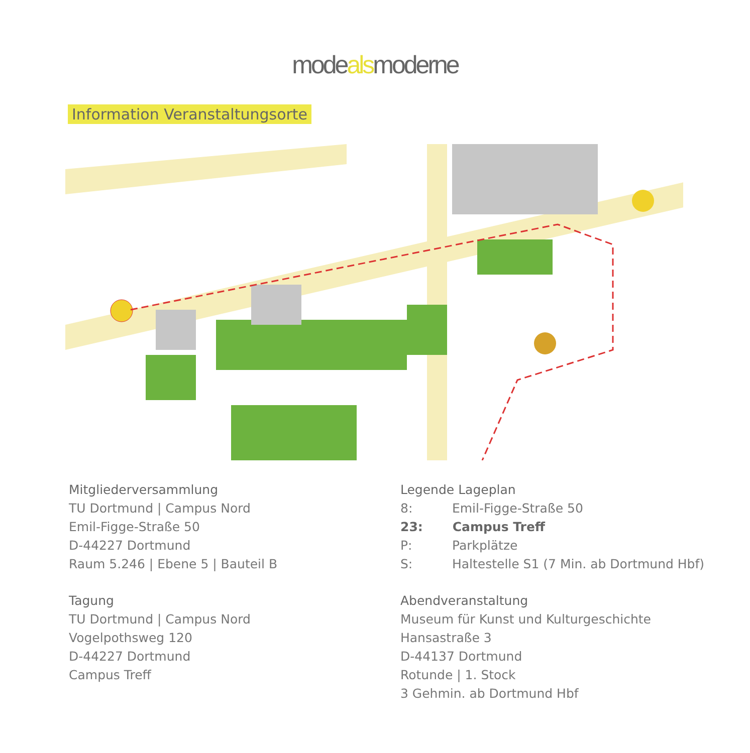modealsmoderne
Information Veranstaltungsorte
Mitgliederversammlung
TU Dortmund | Campus Nord
Emil-Figge-Straße 50
D-44227 Dortmund
Raum 5.246 | Ebene 5 | Bauteil B
Tagung
TU Dortmund | Campus Nord
Vogelpothsweg 120
D-44227 Dortmund
Campus Treff
Legende Lageplan
8: Emil-Figge-Straße 50
23: Campus Treff
P: Parkplätze
S: Haltestelle S1 (7 Min. ab Dortmund Hbf)
Abendveranstaltung
Museum für Kunst und Kulturgeschichte
Hansastraße 3
D-44137 Dortmund
Rotunde | 1. Stock
3 Gehmin. ab Dortmund Hbf